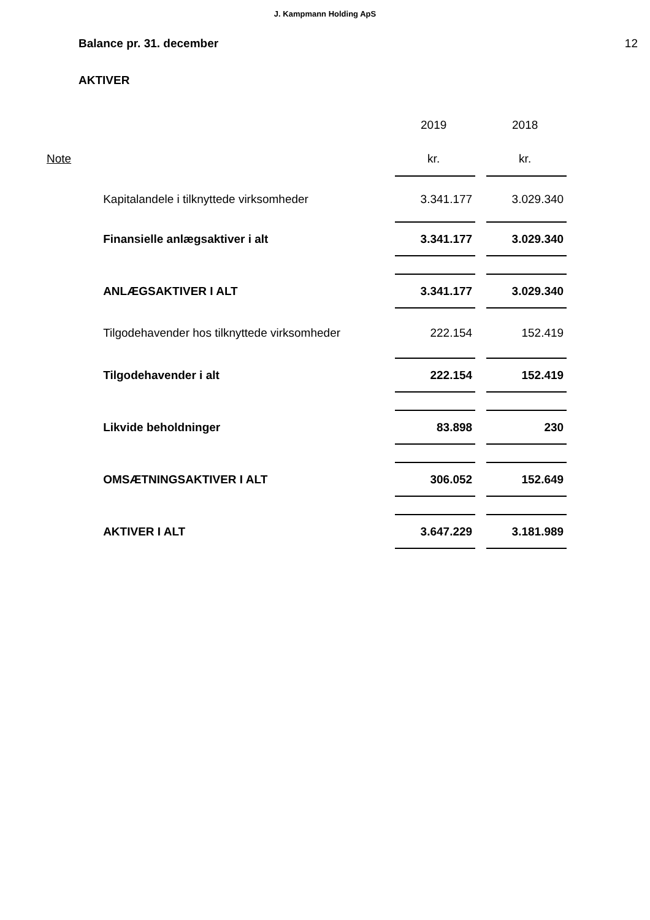J. Kampmann Holding ApS
Balance pr. 31. december 12
AKTIVER
| | | 2019 | | 2018 |
| Note | | kr. | | kr. |
| | Kapitalandele i tilknyttede virksomheder | 3.341.177 | | 3.029.340 |
| | Finansielle anlægsaktiver i alt | 3.341.177 | | 3.029.340 |
| | ANLÆGSAKTIVER I ALT | 3.341.177 | | 3.029.340 |
| | Tilgodehavender hos tilknyttede virksomheder | 222.154 | | 152.419 |
| | Tilgodehavender i alt | 222.154 | | 152.419 |
| | Likvide beholdninger | 83.898 | | 230 |
| | OMSÆTNINGSAKTIVER I ALT | 306.052 | | 152.649 |
| | AKTIVER I ALT | 3.647.229 | | 3.181.989 |